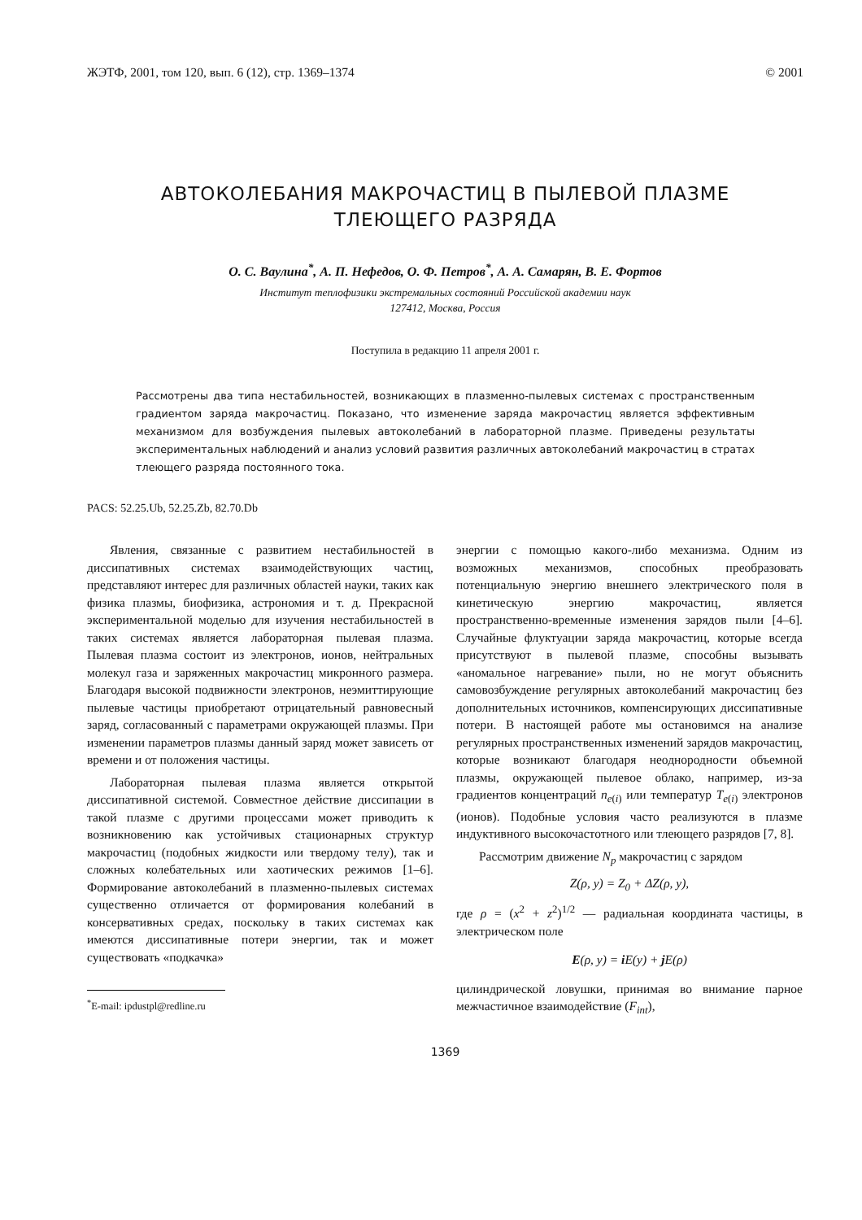ЖЭТФ, 2001, том 120, вып. 6 (12), стр. 1369–1374 © 2001
АВТОКОЛЕБАНИЯ МАКРОЧАСТИЦ В ПЫЛЕВОЙ ПЛАЗМЕ
ТЛЕЮЩЕГО РАЗРЯДА
О. С. Ваулина<sup>*</sup>, А. П. Нефедов, О. Ф. Петров<sup>*</sup>, А. А. Самарян, В. Е. Фортов
Институт теплофизики экстремальных состояний Российской академии наук
127412, Москва, Россия
Поступила в редакцию 11 апреля 2001 г.
Рассмотрены два типа нестабильностей, возникающих в плазменно-пылевых системах с пространственным градиентом заряда макрочастиц. Показано, что изменение заряда макрочастиц является эффективным механизмом для возбуждения пылевых автоколебаний в лабораторной плазме. Приведены результаты экспериментальных наблюдений и анализ условий развития различных автоколебаний макрочастиц в стратах тлеющего разряда постоянного тока.
PACS: 52.25.Ub, 52.25.Zb, 82.70.Db
Явления, связанные с развитием нестабильностей в диссипативных системах взаимодействующих частиц, представляют интерес для различных областей науки, таких как физика плазмы, биофизика, астрономия и т. д. Прекрасной экспериментальной моделью для изучения нестабильностей в таких системах является лабораторная пылевая плазма. Пылевая плазма состоит из электронов, ионов, нейтральных молекул газа и заряженных макрочастиц микронного размера. Благодаря высокой подвижности электронов, неэмиттирующие пылевые частицы приобретают отрицательный равновесный заряд, согласованный с параметрами окружающей плазмы. При изменении параметров плазмы данный заряд может зависеть от времени и от положения частицы.
Лабораторная пылевая плазма является открытой диссипативной системой. Совместное действие диссипации в такой плазме с другими процессами может приводить к возникновению как устойчивых стационарных структур макрочастиц (подобных жидкости или твердому телу), так и сложных колебательных или хаотических режимов [1–6]. Формирование автоколебаний в плазменно-пылевых системах существенно отличается от формирования колебаний в консервативных средах, поскольку в таких системах как имеются диссипативные потери энергии, так и может существовать «подкачка»
<sup>*</sup> E-mail: ipdustpl@redline.ru
энергии с помощью какого-либо механизма. Одним из возможных механизмов, способных преобразовать потенциальную энергию внешнего электрического поля в кинетическую энергию макрочастиц, является пространственно-временные изменения зарядов пыли [4–6]. Случайные флуктуации заряда макрочастиц, которые всегда присутствуют в пылевой плазме, способны вызывать «аномальное нагревание» пыли, но не могут объяснить самовозбуждение регулярных автоколебаний макрочастиц без дополнительных источников, компенсирующих диссипативные потери. В настоящей работе мы остановимся на анализе регулярных пространственных изменений зарядов макрочастиц, которые возникают благодаря неоднородности объемной плазмы, окружающей пылевое облако, например, из-за градиентов концентраций n<sub>e(i)</sub> или температур T<sub>e(i)</sub> электронов (ионов). Подобные условия часто реализуются в плазме индуктивного высокочастотного или тлеющего разрядов [7, 8].
Рассмотрим движение N<sub>p</sub> макрочастиц с зарядом
Z(ρ, y) = Z<sub>0</sub> + ΔZ(ρ, y),
где ρ = (x<sup>2</sup> + z<sup>2</sup>)<sup>1/2</sup> — радиальная координата частицы, в электрическом поле
E(ρ, y) = i E(y) + j E(ρ)
цилиндрической ловушки, принимая во внимание парное межчастичное взаимодействие (F<sub>int</sub>),
1369